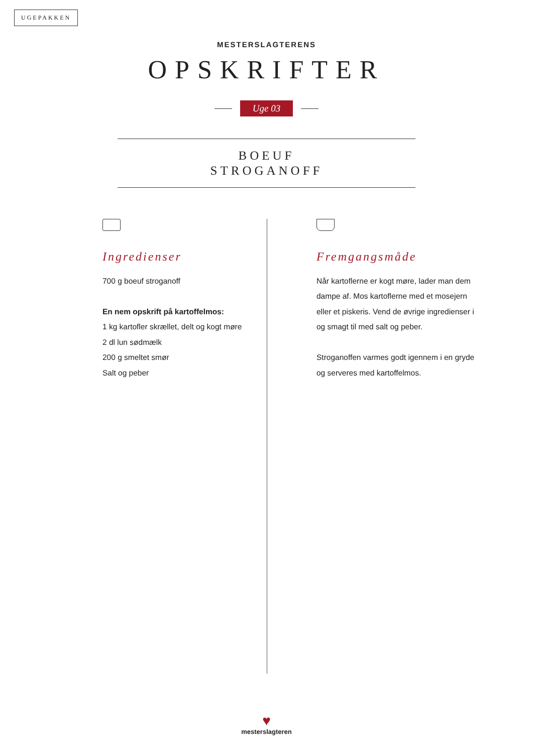UGEPAKKEN
MESTERSLAGTERENS
OPSKRIFTER
Uge 03
BOEUF
STROGANOFF
Ingredienser
700 g boeuf stroganoff
En nem opskrift på kartoffelmos:
1 kg kartofler skrællet, delt og kogt møre
2 dl lun sødmælk
200 g smeltet smør
Salt og peber
Fremgangsmåde
Når kartoflerne er kogt møre, lader man dem dampe af. Mos kartoflerne med et mosejern eller et piskeris. Vend de øvrige ingredienser i og smagt til med salt og peber.
Stroganoffen varmes godt igennem i en gryde og serveres med kartoffelmos.
♥
mesterslagteren